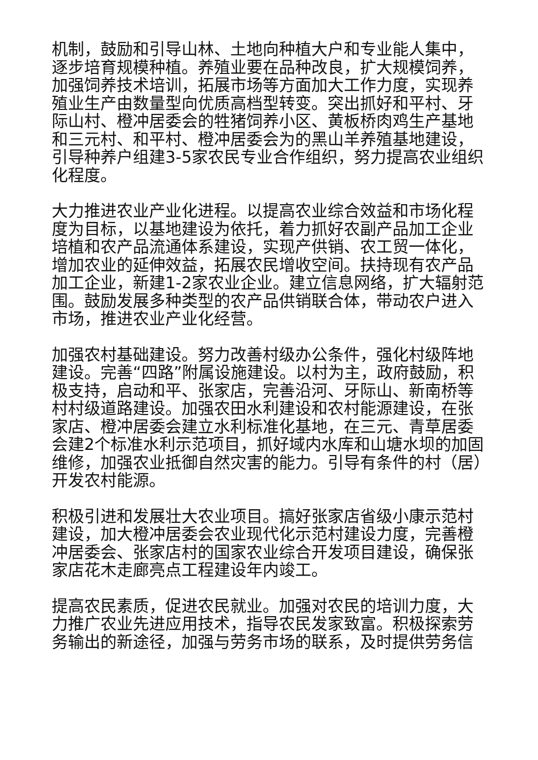机制，鼓励和引导山林、土地向种植大户和专业能人集中，逐步培育规模种植。养殖业要在品种改良，扩大规模饲养，加强饲养技术培训，拓展市场等方面加大工作力度，实现养殖业生产由数量型向优质高档型转变。突出抓好和平村、牙际山村、橙冲居委会的牲猪饲养小区、黄板桥肉鸡生产基地和三元村、和平村、橙冲居委会为的黑山羊养殖基地建设，引导种养户组建3-5家农民专业合作组织，努力提高农业组织化程度。
大力推进农业产业化进程。以提高农业综合效益和市场化程度为目标，以基地建设为依托，着力抓好农副产品加工企业培植和农产品流通体系建设，实现产供销、农工贸一体化，增加农业的延伸效益，拓展农民增收空间。扶持现有农产品加工企业，新建1-2家农业企业。建立信息网络，扩大辐射范围。鼓励发展多种类型的农产品供销联合体，带动农户进入市场，推进农业产业化经营。
加强农村基础建设。努力改善村级办公条件，强化村级阵地建设。完善“四路”附属设施建设。以村为主，政府鼓励，积极支持，启动和平、张家店，完善沿河、牙际山、新南桥等村村级道路建设。加强农田水利建设和农村能源建设，在张家店、橙冲居委会建立水利标准化基地，在三元、青草居委会建2个标准水利示范项目，抓好域内水库和山塘水坝的加固维修，加强农业抵御自然灾害的能力。引导有条件的村（居）开发农村能源。
积极引进和发展壮大农业项目。搞好张家店省级小康示范村建设，加大橙冲居委会农业现代化示范村建设力度，完善橙冲居委会、张家店村的国家农业综合开发项目建设，确保张家店花木走廊亮点工程建设年内竣工。
提高农民素质，促进农民就业。加强对农民的培训力度，大力推广农业先进应用技术，指导农民发家致富。积极探索劳务输出的新途径，加强与劳务市场的联系，及时提供劳务信